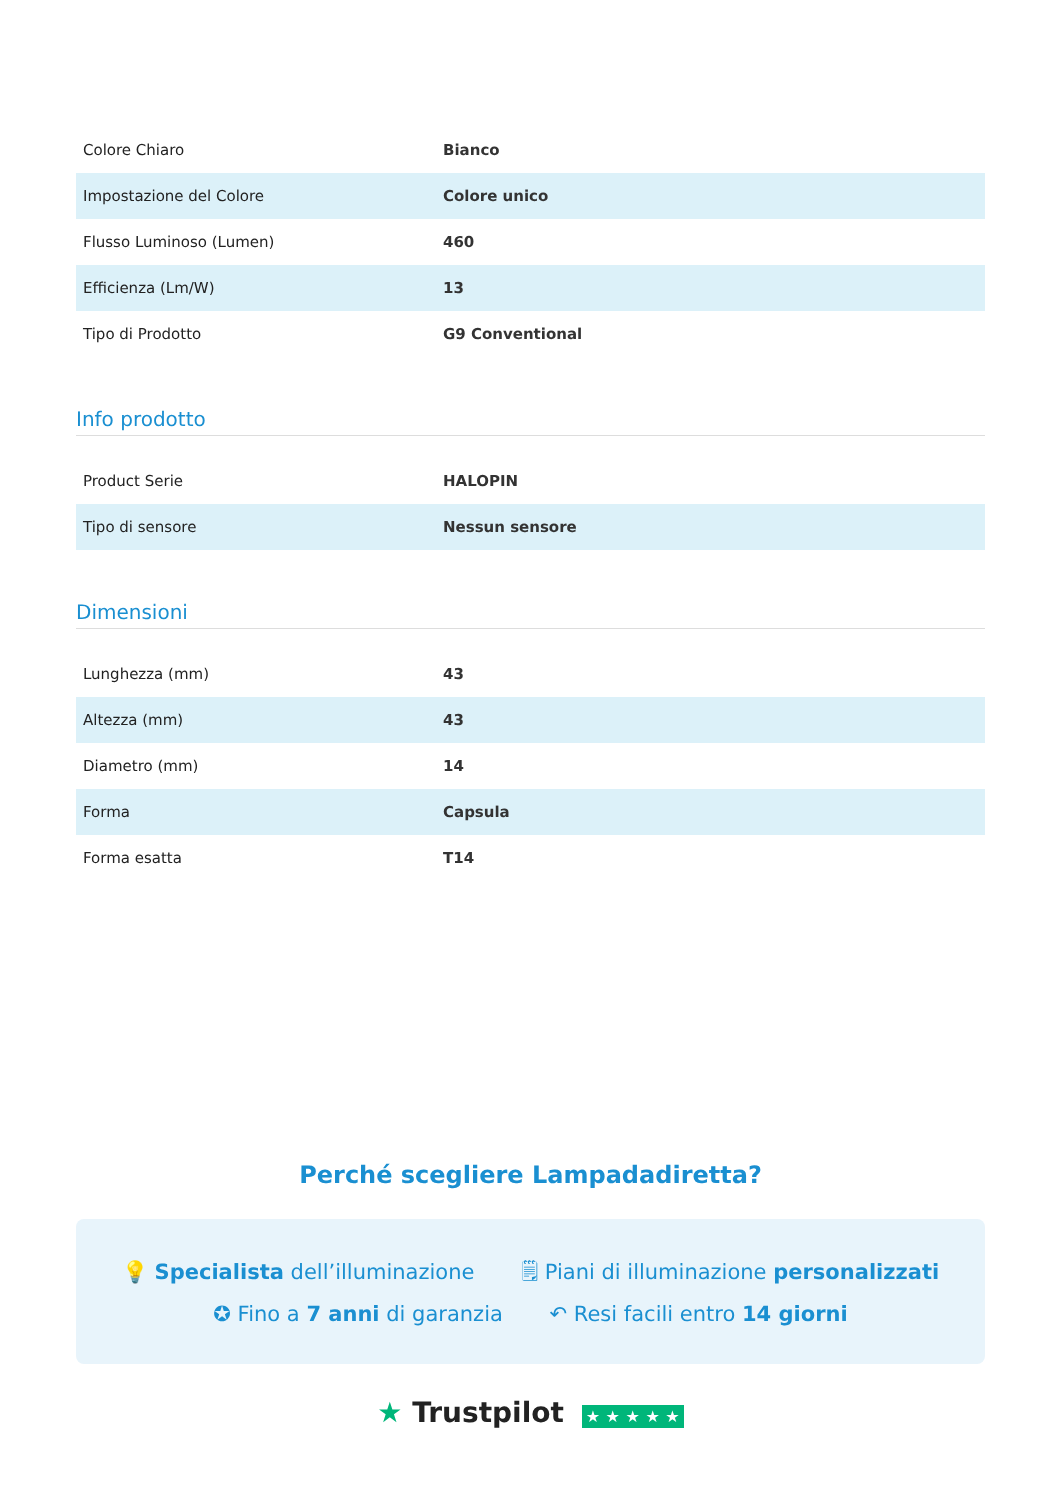| Colore Chiaro | Bianco |
| Impostazione del Colore | Colore unico |
| Flusso Luminoso (Lumen) | 460 |
| Efficienza (Lm/W) | 13 |
| Tipo di Prodotto | G9 Conventional |
Info prodotto
| Product Serie | HALOPIN |
| Tipo di sensore | Nessun sensore |
Dimensioni
| Lunghezza (mm) | 43 |
| Altezza (mm) | 43 |
| Diametro (mm) | 14 |
| Forma | Capsula |
| Forma esatta | T14 |
Perché scegliere Lampadadiretta?
💡 Specialista dell’illuminazione 🗒 Piani di illuminazione personalizzati
✪ Fino a 7 anni di garanzia ↶ Resi facili entro 14 giorni
★ Trustpilot ★ ★ ★ ★ ★